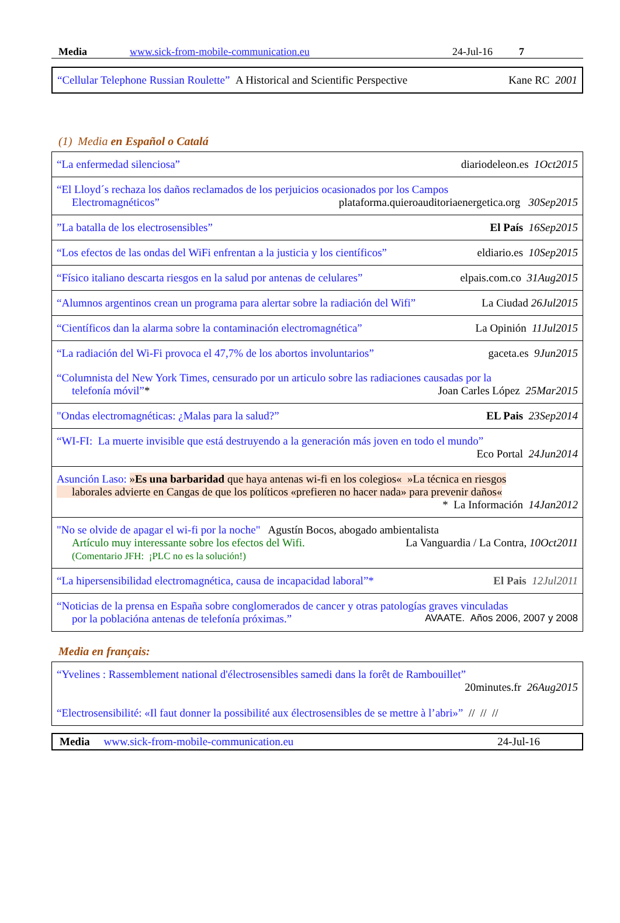Media www.sick-from-mobile-communication.eu 24-Jul-16 7
| “Cellular Telephone Russian Roulette” A Historical and Scientific Perspective Kane RC 2001 |
(1) Media en Español o Catalá
| “La enfermedad silenciosa” diariodeleon.es 1Oct2015 |
| “El Lloyd´s rechaza los daños reclamados de los perjuicios ocasionados por los Campos Electromagnéticos” plataforma.quieroauditoriaenergetica.org 30Sep2015 |
| ”La batalla de los electrosensibles” El País 16Sep2015 |
| “Los efectos de las ondas del WiFi enfrentan a la justicia y los científicos” eldiario.es 10Sep2015 |
| “Físico italiano descarta riesgos en la salud por antenas de celulares” elpais.com.co 31Aug2015 |
| “Alumnos argentinos crean un programa para alertar sobre la radiación del Wifi” La Ciudad 26Jul2015 |
| “Científicos dan la alarma sobre la contaminación electromagnética” La Opinión 11Jul2015 |
| “La radiación del Wi-Fi provoca el 47,7% de los abortos involuntarios” gaceta.es 9Jun2015 |
| “Columnista del New York Times, censurado por un articulo sobre las radiaciones causadas por la telefonía móvil” * Joan Carles López 25Mar2015 |
| "Ondas electromagnéticas: ¿Malas para la salud?” EL Pais 23Sep2014 |
| “WI-FI: La muerte invisible que está destruyendo a la generación más joven en todo el mundo” Eco Portal 24Jun2014 |
| Asunción Laso: » Es una barbaridad que haya antenas wi-fi en los colegios« »La técnica en riesgos laborales advierte en Cangas de que los políticos «prefieren no hacer nada» para prevenir daños« * La Información 14Jan2012 |
| "No se olvide de apagar el wi-fi por la noche" Agustín Bocos, abogado ambientalista Artículo muy interessante sobre los efectos del Wifi. La Vanguardia / La Contra, 10Oct2011 (Comentario JFH: ¡PLC no es la solución!) |
| “La hipersensibilidad electromagnética, causa de incapacidad laboral”* El Pais 12Jul2011 |
| “Noticias de la prensa en España sobre conglomerados de cancer y otras patologías graves vinculadas por la poblacióna antenas de telefonía próximas.” AVAATE. Años 2006, 2007 y 2008 |
Media en français:
| “Yvelines : Rassemblement national d'électrosensibles samedi dans la forêt de Rambouillet” 20minutes.fr 26Aug2015 “Electrosensibilité: «Il faut donner la possibilité aux électrosensibles de se mettre à l’abri»” // // // |
| Media www.sick-from-mobile-communication.eu 24-Jul-16 |